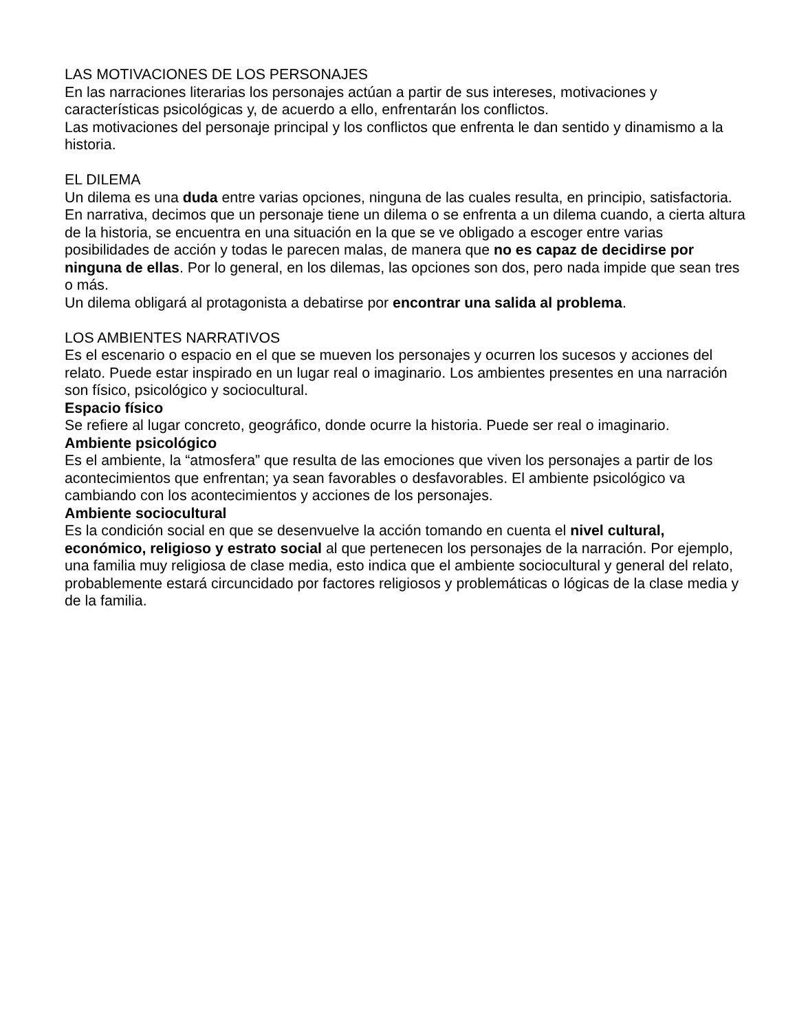LAS MOTIVACIONES DE LOS PERSONAJES
En las narraciones literarias los personajes actúan a partir de sus intereses, motivaciones y características psicológicas y, de acuerdo a ello, enfrentarán los conflictos.
Las motivaciones del personaje principal y los conflictos que enfrenta le dan sentido y dinamismo a la historia.
EL DILEMA
Un dilema es una duda entre varias opciones, ninguna de las cuales resulta, en principio, satisfactoria. En narrativa, decimos que un personaje tiene un dilema o se enfrenta a un dilema cuando, a cierta altura de la historia, se encuentra en una situación en la que se ve obligado a escoger entre varias posibilidades de acción y todas le parecen malas, de manera que no es capaz de decidirse por ninguna de ellas. Por lo general, en los dilemas, las opciones son dos, pero nada impide que sean tres o más.
Un dilema obligará al protagonista a debatirse por encontrar una salida al problema.
LOS AMBIENTES NARRATIVOS
Es el escenario o espacio en el que se mueven los personajes y ocurren los sucesos y acciones del relato. Puede estar inspirado en un lugar real o imaginario. Los ambientes presentes en una narración son físico, psicológico y sociocultural.
Espacio físico
Se refiere al lugar concreto, geográfico, donde ocurre la historia. Puede ser real o imaginario.
Ambiente psicológico
Es el ambiente, la “atmosfera” que resulta de las emociones que viven los personajes a partir de los acontecimientos que enfrentan; ya sean favorables o desfavorables. El ambiente psicológico va cambiando con los acontecimientos y acciones de los personajes.
Ambiente sociocultural
Es la condición social en que se desenvuelve la acción tomando en cuenta el nivel cultural, económico, religioso y estrato social al que pertenecen los personajes de la narración. Por ejemplo, una familia muy religiosa de clase media, esto indica que el ambiente sociocultural y general del relato, probablemente estará circuncidado por factores religiosos y problemáticas o lógicas de la clase media y de la familia.